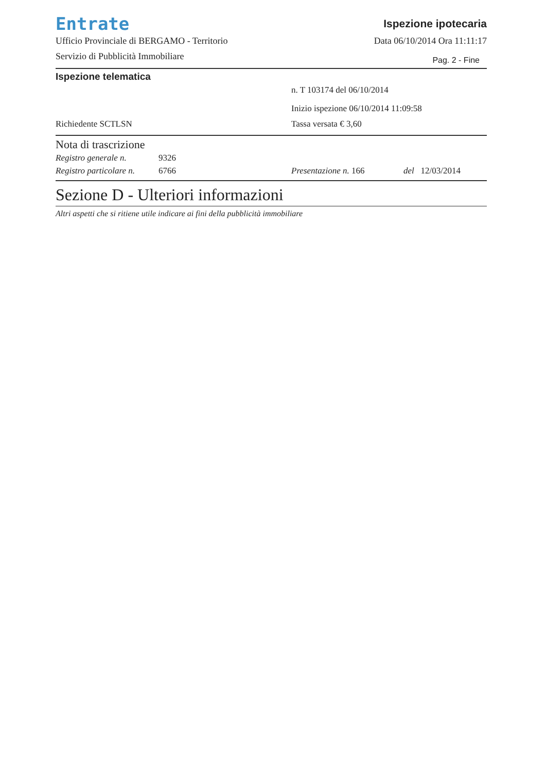Entrate
Ufficio Provinciale di BERGAMO - Territorio
Servizio di Pubblicità Immobiliare
Ispezione ipotecaria
Data 06/10/2014 Ora 11:11:17
Pag. 2 - Fine
Ispezione telematica
n. T 103174 del 06/10/2014
Inizio ispezione 06/10/2014 11:09:58
Richiedente SCTLSN Tassa versata € 3,60
Nota di trascrizione
Registro generale n.
9326
Registro particolare n.
6766 Presentazione n. 166 del 12/03/2014
Sezione D - Ulteriori informazioni
Altri aspetti che si ritiene utile indicare ai fini della pubblicità immobiliare